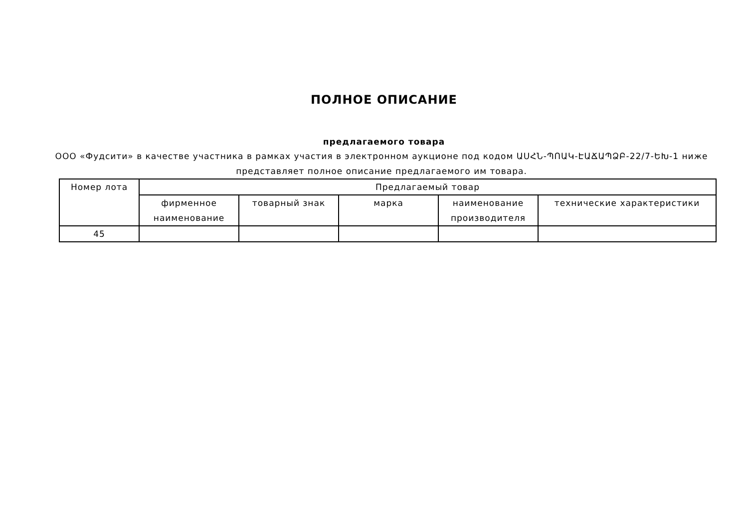ПОЛНОЕ ОПИСАНИЕ
предлагаемого товара
ООО «Фудсити» в качестве участника в рамках участия в электронном аукционе под кодом ԱՍՀՆ-ՊՈԱԿ-ԷԱՃԱՊՁԲ-22/7-ԵԽ-1 ниже представляет полное описание предлагаемого им товара.
| Номер лота | Предлагаемый товар | | | | |
| --- | --- | --- | --- | --- | --- |
| | фирменное наименование | товарный знак | марка | наименование производителя | технические характеристики |
| 45 | | | | | |